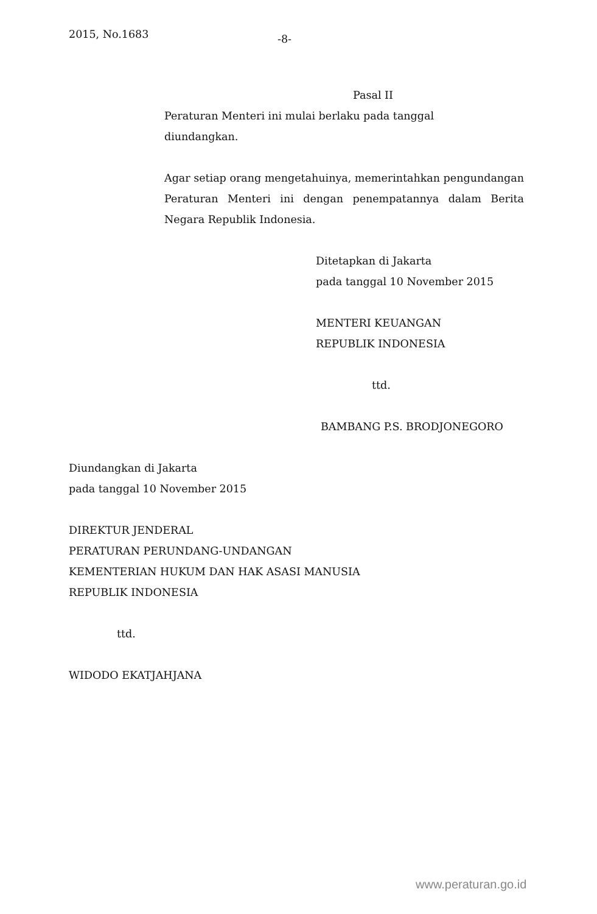2015, No.1683
-8-
Pasal II
Peraturan Menteri ini mulai berlaku pada tanggal
diundangkan.
Agar setiap orang mengetahuinya, memerintahkan pengundangan Peraturan Menteri ini dengan penempatannya dalam Berita Negara Republik Indonesia.
Ditetapkan di Jakarta
pada tanggal 10 November 2015
MENTERI KEUANGAN
REPUBLIK INDONESIA
ttd.
BAMBANG P.S. BRODJONEGORO
Diundangkan di Jakarta
pada tanggal 10 November 2015
DIREKTUR JENDERAL
PERATURAN PERUNDANG-UNDANGAN
KEMENTERIAN HUKUM DAN HAK ASASI MANUSIA
REPUBLIK INDONESIA
ttd.
WIDODO EKATJAHJANA
www.peraturan.go.id